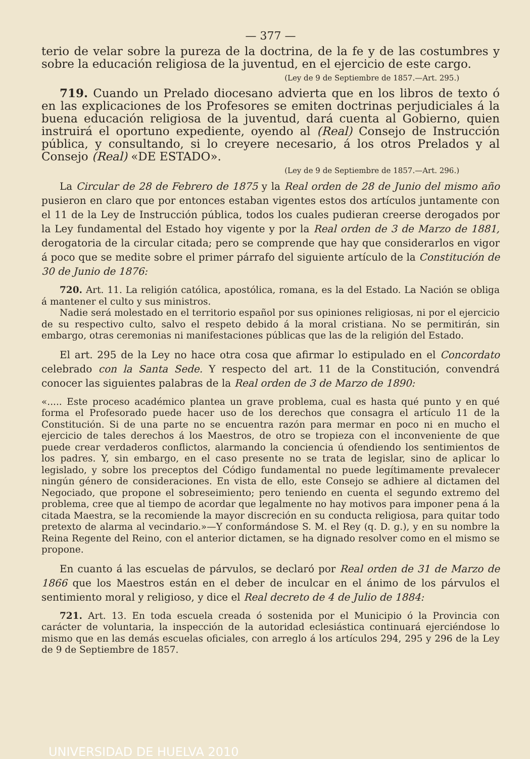— 377 —
terio de velar sobre la pureza de la doctrina, de la fe y de las costumbres y sobre la educación religiosa de la juventud, en el ejercicio de este cargo.
(Ley de 9 de Septiembre de 1857.—Art. 295.)
719. Cuando un Prelado diocesano advierta que en los libros de texto ó en las explicaciones de los Profesores se emiten doctrinas perjudiciales á la buena educación religiosa de la juventud, dará cuenta al Gobierno, quien instruirá el oportuno expediente, oyendo al (Real) Consejo de Instrucción pública, y consultando, si lo creyere necesario, á los otros Prelados y al Consejo (Real) «DE ESTADO».
(Ley de 9 de Septiembre de 1857.—Art. 296.)
La Circular de 28 de Febrero de 1875 y la Real orden de 28 de Junio del mismo año pusieron en claro que por entonces estaban vigentes estos dos artículos juntamente con el 11 de la Ley de Instrucción pública, todos los cuales pudieran creerse derogados por la Ley fundamental del Estado hoy vigente y por la Real orden de 3 de Marzo de 1881, derogatoria de la circular citada; pero se comprende que hay que considerarlos en vigor á poco que se medite sobre el primer párrafo del siguiente artículo de la Constitución de 30 de Junio de 1876:
720. Art. 11. La religión católica, apostólica, romana, es la del Estado. La Nación se obliga á mantener el culto y sus ministros.
Nadie será molestado en el territorio español por sus opiniones religiosas, ni por el ejercicio de su respectivo culto, salvo el respeto debido á la moral cristiana. No se permitirán, sin embargo, otras ceremonias ni manifestaciones públicas que las de la religión del Estado.
El art. 295 de la Ley no hace otra cosa que afirmar lo estipulado en el Concordato celebrado con la Santa Sede. Y respecto del art. 11 de la Constitución, convendrá conocer las siguientes palabras de la Real orden de 3 de Marzo de 1890:
«..... Este proceso académico plantea un grave problema, cual es hasta qué punto y en qué forma el Profesorado puede hacer uso de los derechos que consagra el artículo 11 de la Constitución. Si de una parte no se encuentra razón para mermar en poco ni en mucho el ejercicio de tales derechos á los Maestros, de otro se tropieza con el inconveniente de que puede crear verdaderos conflictos, alarmando la conciencia ú ofendiendo los sentimientos de los padres. Y, sin embargo, en el caso presente no se trata de legislar, sino de aplicar lo legislado, y sobre los preceptos del Código fundamental no puede legítimamente prevalecer ningún género de consideraciones. En vista de ello, este Consejo se adhiere al dictamen del Negociado, que propone el sobreseimiento; pero teniendo en cuenta el segundo extremo del problema, cree que al tiempo de acordar que legalmente no hay motivos para imponer pena á la citada Maestra, se la recomiende la mayor discreción en su conducta religiosa, para quitar todo pretexto de alarma al vecindario.»—Y conformándose S. M. el Rey (q. D. g.), y en su nombre la Reina Regente del Reino, con el anterior dictamen, se ha dignado resolver como en el mismo se propone.
En cuanto á las escuelas de párvulos, se declaró por Real orden de 31 de Marzo de 1866 que los Maestros están en el deber de inculcar en el ánimo de los párvulos el sentimiento moral y religioso, y dice el Real decreto de 4 de Julio de 1884:
721. Art. 13. En toda escuela creada ó sostenida por el Municipio ó la Provincia con carácter de voluntaria, la inspección de la autoridad eclesiástica continuará ejerciéndose lo mismo que en las demás escuelas oficiales, con arreglo á los artículos 294, 295 y 296 de la Ley de 9 de Septiembre de 1857.
UNIVERSIDAD DE HUELVA 2010